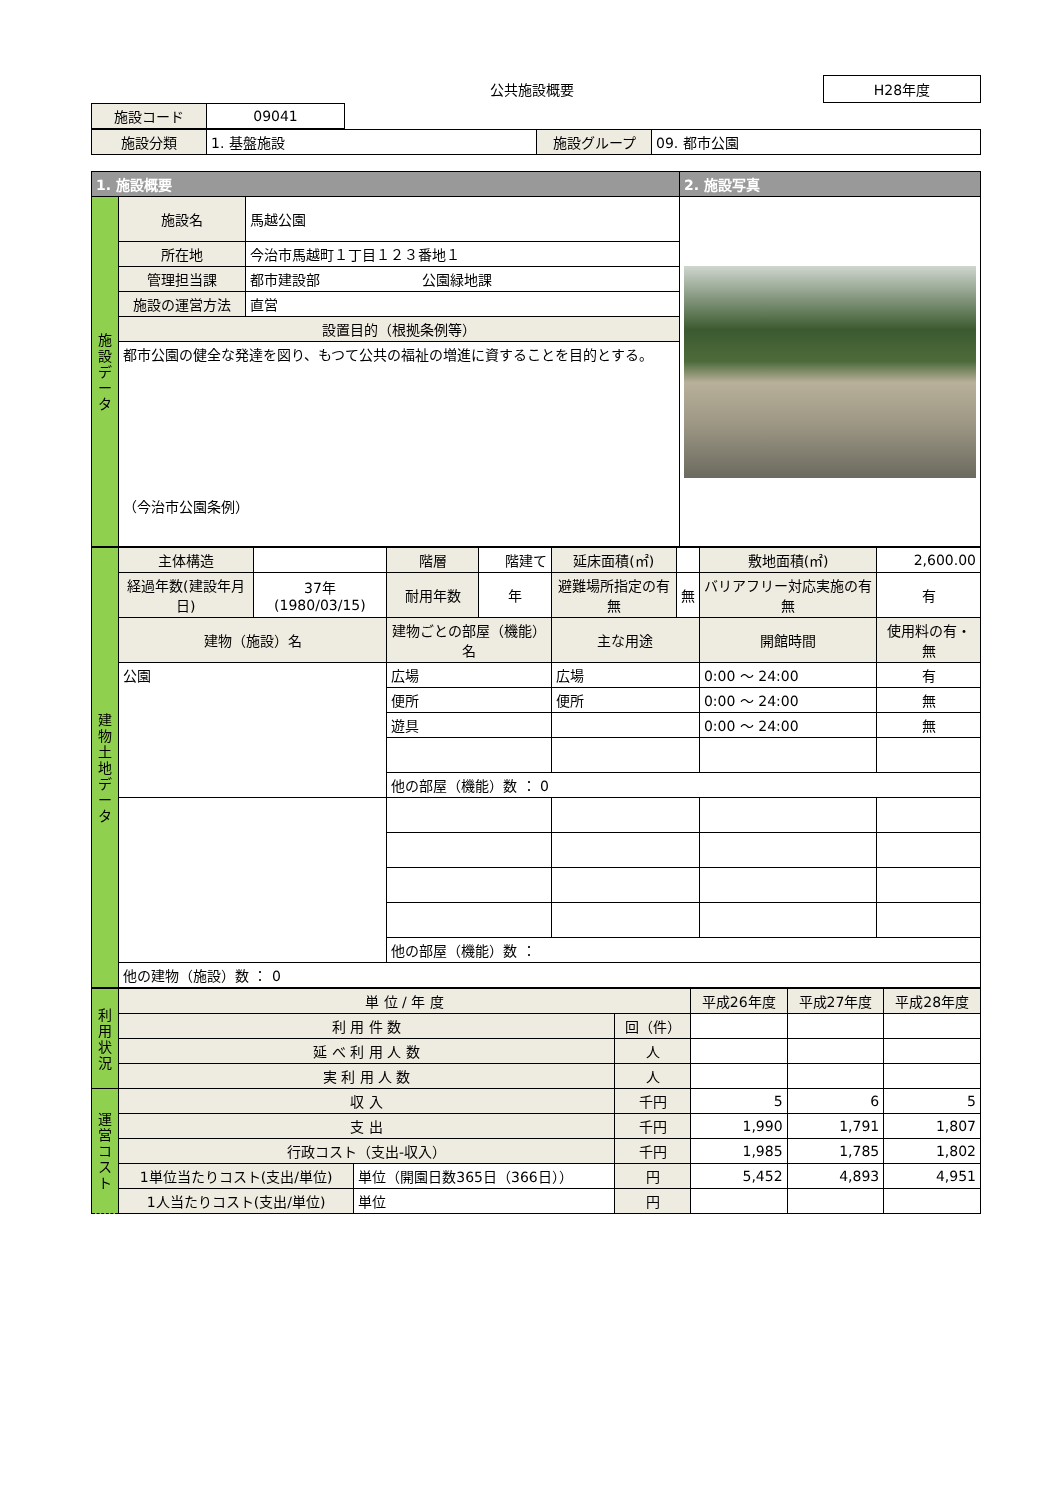公共施設概要
H28年度
| 施設コード | 09041 |
| 施設分類 | 1. 基盤施設 | 施設グループ | 09. 都市公園 |
| 1. 施設概要 | | | 2. 施設写真 |
| --- | --- | --- | --- |
| 施設データ | 施設名 | 馬越公園 | |
| | 所在地 | 今治市馬越町１丁目１２３番地１ | |
| | 管理担当課 | 都市建設部 公園緑地課 | |
| | 施設の運営方法 | 直営 | |
| | 設置目的（根拠条例等） | | |
| | 都市公園の健全な発達を図り、もつて公共の福祉の増進に資することを目的とする。 （今治市公園条例） | | |
| 建物土地データ | 主体構造 | | 階層 | 階建て | 延床面積(㎡) | | 敷地面積(㎡) | 2,600.00 |
| | 経過年数(建設年月日) | 37年 (1980/03/15) | 耐用年数 | 年 | 避難場所指定の有無 | 無 | バリアフリー対応実施の有無 | 有 |
| | 建物（施設）名 | | 建物ごとの部屋（機能）名 | | 主な用途 | | 開館時間 | 使用料の有・無 |
| | 公園 | | 広場 | | 広場 | | 0:00 ～ 24:00 | 有 |
| | | | 便所 | | 便所 | | 0:00 ～ 24:00 | 無 |
| | | | 遊具 | | | | 0:00 ～ 24:00 | 無 |
| | | | 他の部屋（機能）数 ： 0 | | | | | |
| | | | 他の部屋（機能）数 ： | | | | | |
| | 他の建物（施設）数 ： 0 | | | | | | | |
| 利用状況 | 単 位 / 年 度 | | | 平成26年度 | 平成27年度 | 平成28年度 |
| | 利 用 件 数 | | 回（件） | | | |
| | 延 べ 利 用 人 数 | | 人 | | | |
| | 実 利 用 人 数 | | 人 | | | |
| 運営コスト | 収 入 | | 千円 | 5 | 6 | 5 |
| | 支 出 | | 千円 | 1,990 | 1,791 | 1,807 |
| | 行政コスト（支出-収入） | | 千円 | 1,985 | 1,785 | 1,802 |
| | 1単位当たりコスト(支出/単位) | 単位（開園日数365日（366日）） | 円 | 5,452 | 4,893 | 4,951 |
| | 1人当たりコスト(支出/単位) | 単位 | 円 | | | |